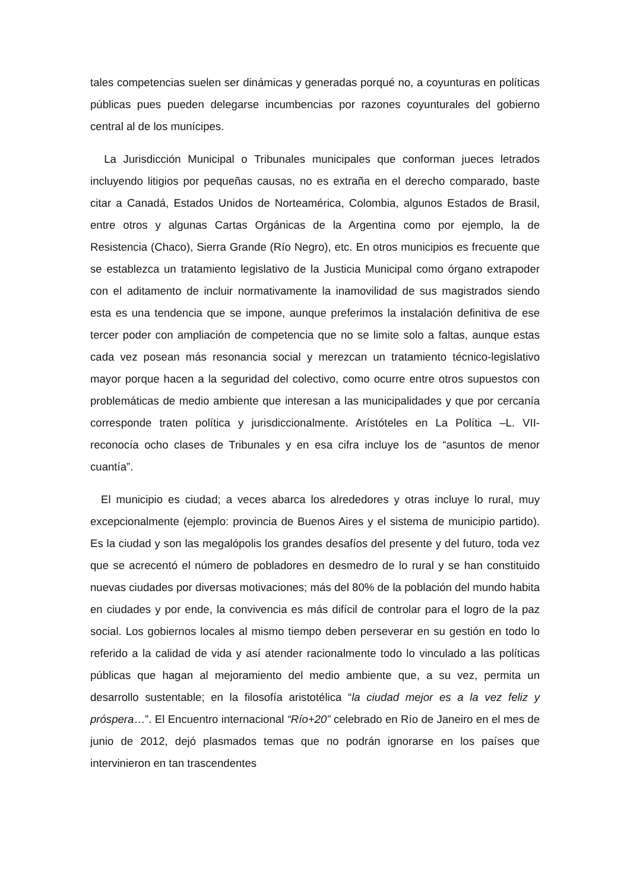tales competencias suelen ser dinámicas y generadas porqué no, a coyunturas en políticas públicas pues pueden delegarse incumbencias por razones coyunturales del gobierno central al de los munícipes.
La Jurisdicción Municipal o Tribunales municipales que conforman jueces letrados incluyendo litigios por pequeñas causas, no es extraña en el derecho comparado, baste citar a Canadá, Estados Unidos de Norteamérica, Colombia, algunos Estados de Brasil, entre otros y algunas Cartas Orgánicas de la Argentina como por ejemplo, la de Resistencia (Chaco), Sierra Grande (Río Negro), etc. En otros municipios es frecuente que se establezca un tratamiento legislativo de la Justicia Municipal como órgano extrapoder con el aditamento de incluir normativamente la inamovilidad de sus magistrados siendo esta es una tendencia que se impone, aunque preferimos la instalación definitiva de ese tercer poder con ampliación de competencia que no se limite solo a faltas, aunque estas cada vez posean más resonancia social y merezcan un tratamiento técnico-legislativo mayor porque hacen a la seguridad del colectivo, como ocurre entre otros supuestos con problemáticas de medio ambiente que interesan a las municipalidades y que por cercanía corresponde traten política y jurisdiccionalmente. Arístóteles en La Política –L. VII- reconocía ocho clases de Tribunales y en esa cifra incluye los de “asuntos de menor cuantía”.
El municipio es ciudad; a veces abarca los alrededores y otras incluye lo rural, muy excepcionalmente (ejemplo: provincia de Buenos Aires y el sistema de municipio partido). Es la ciudad y son las megalópolis los grandes desafíos del presente y del futuro, toda vez que se acrecentó el número de pobladores en desmedro de lo rural y se han constituido nuevas ciudades por diversas motivaciones; más del 80% de la población del mundo habita en ciudades y por ende, la convivencia es más difícil de controlar para el logro de la paz social. Los gobiernos locales al mismo tiempo deben perseverar en su gestión en todo lo referido a la calidad de vida y así atender racionalmente todo lo vinculado a las políticas públicas que hagan al mejoramiento del medio ambiente que, a su vez, permita un desarrollo sustentable; en la filosofía aristotélica “la ciudad mejor es a la vez feliz y próspera…”. El Encuentro internacional “Río+20” celebrado en Río de Janeiro en el mes de junio de 2012, dejó plasmados temas que no podrán ignorarse en los países que intervinieron en tan trascendentes